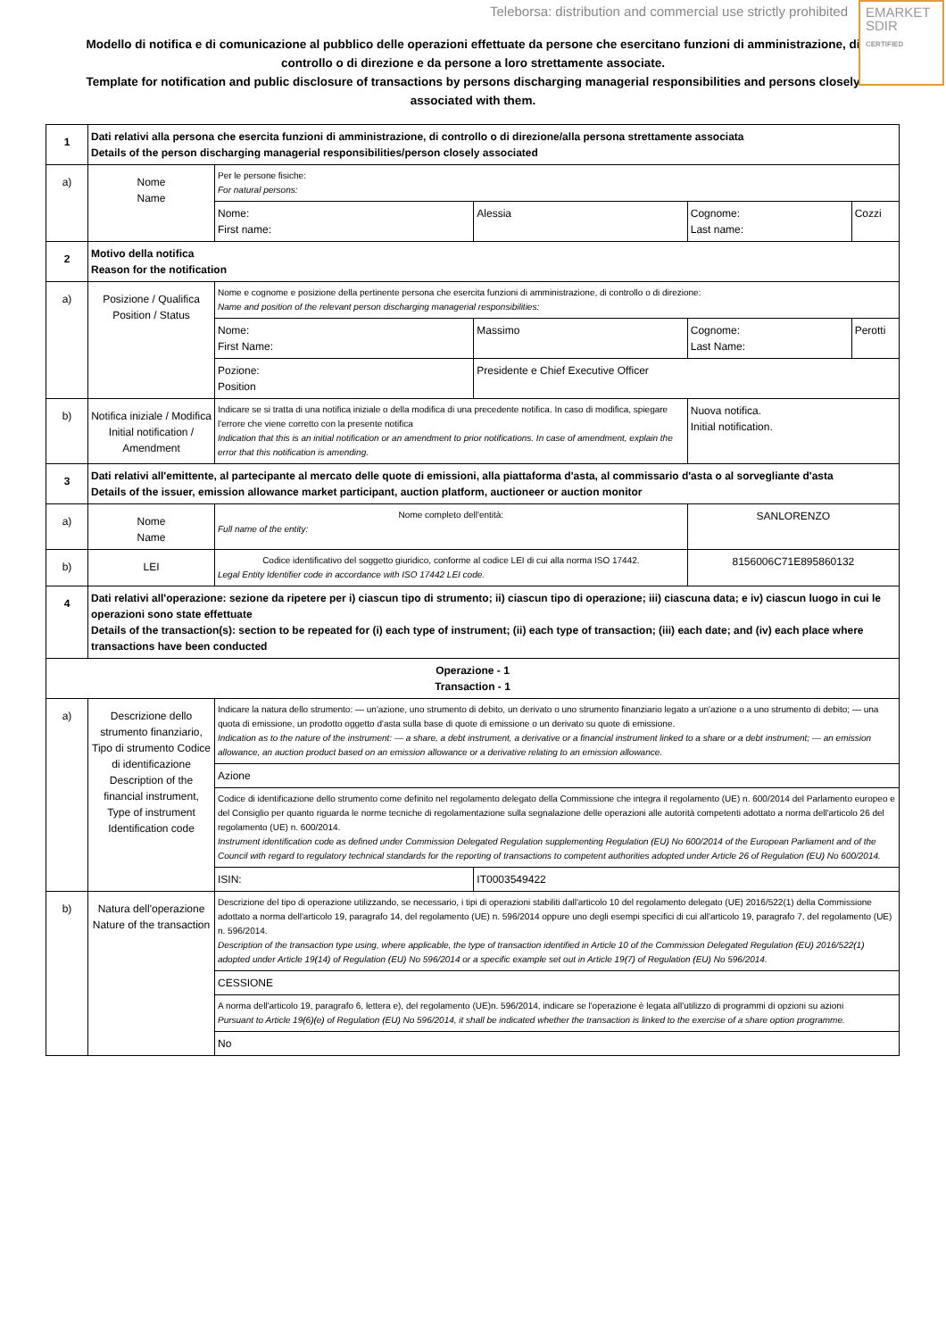Teleborsa: distribution and commercial use strictly prohibited
EMARKET
SDIR
CERTIFIED
Modello di notifica e di comunicazione al pubblico delle operazioni effettuate da persone che esercitano funzioni di amministrazione, di controllo o di direzione e da persone a loro strettamente associate.
Template for notification and public disclosure of transactions by persons discharging managerial responsibilities and persons closely associated with them.
| 1 | Dati relativi alla persona che esercita funzioni di amministrazione, di controllo o di direzione/alla persona strettamente associata Details of the person discharging managerial responsibilities/person closely associated | | | | |
| a) | Nome Name | Per le persone fisiche: For natural persons: | | | |
| | | Nome: First name: | Alessia | Cognome: Last name: | Cozzi |
| 2 | Motivo della notifica Reason for the notification | | | | |
| a) | Posizione / Qualifica Position / Status | Nome e cognome e posizione della pertinente persona che esercita funzioni di amministrazione, di controllo o di direzione: Name and position of the relevant person discharging managerial responsibilities: | | | |
| | | Nome: First Name: | Massimo | Cognome: Last Name: | Perotti |
| | | Pozione: Position | Presidente e Chief Executive Officer | | |
| b) | Notifica iniziale / Modifica Initial notification / Amendment | Indicare se si tratta di una notifica iniziale o della modifica di una precedente notifica. In caso di modifica, spiegare l'errore che viene corretto con la presente notifica Indication that this is an initial notification or an amendment to prior notifications. In case of amendment, explain the error that this notification is amending. | | Nuova notifica. Initial notification. | |
| 3 | Dati relativi all'emittente, al partecipante al mercato delle quote di emissioni, alla piattaforma d'asta, al commissario d'asta o al sorvegliante d'asta Details of the issuer, emission allowance market participant, auction platform, auctioneer or auction monitor | | | | |
| a) | Nome Name | Nome completo dell'entità: Full name of the entity: | | SANLORENZO | |
| b) | LEI | Codice identificativo del soggetto giuridico, conforme al codice LEI di cui alla norma ISO 17442. Legal Entity Identifier code in accordance with ISO 17442 LEI code. | | 8156006C71E895860132 | |
| 4 | Dati relativi all'operazione: sezione da ripetere per i) ciascun tipo di strumento; ii) ciascun tipo di operazione; iii) ciascuna data; e iv) ciascun luogo in cui le operazioni sono state effettuate Details of the transaction(s): section to be repeated for (i) each type of instrument; (ii) each type of transaction; (iii) each date; and (iv) each place where transactions have been conducted | | | | |
| Operazione - 1 Transaction - 1 | | | | | |
| a) | Descrizione dello strumento finanziario, Tipo di strumento Codice di identificazione Description of the financial instrument, Type of instrument Identification code | Indicare la natura dello strumento: — un'azione, uno strumento di debito, un derivato o uno strumento finanziario legato a un'azione o a uno strumento di debito; — una quota di emissione, un prodotto oggetto d'asta sulla base di quote di emissione o un derivato su quote di emissione. Indication as to the nature of the instrument: — a share, a debt instrument, a derivative or a financial instrument linked to a share or a debt instrument; — an emission allowance, an auction product based on an emission allowance or a derivative relating to an emission allowance. | | | |
| | | Azione | | | |
| | | Codice di identificazione dello strumento come definito nel regolamento delegato della Commissione che integra il regolamento (UE) n. 600/2014 del Parlamento europeo e del Consiglio per quanto riguarda le norme tecniche di regolamentazione sulla segnalazione delle operazioni alle autorità competenti adottato a norma dell'articolo 26 del regolamento (UE) n. 600/2014. Instrument identification code as defined under Commission Delegated Regulation supplementing Regulation (EU) No 600/2014 of the European Parliament and of the Council with regard to regulatory technical standards for the reporting of transactions to competent authorities adopted under Article 26 of Regulation (EU) No 600/2014. | | | |
| | | ISIN: | IT0003549422 | | |
| b) | Natura dell'operazione Nature of the transaction | Descrizione del tipo di operazione utilizzando, se necessario, i tipi di operazioni stabiliti dall'articolo 10 del regolamento delegato (UE) 2016/522(1) della Commissione adottato a norma dell'articolo 19, paragrafo 14, del regolamento (UE) n. 596/2014 oppure uno degli esempi specifici di cui all'articolo 19, paragrafo 7, del regolamento (UE) n. 596/2014. Description of the transaction type using, where applicable, the type of transaction identified in Article 10 of the Commission Delegated Regulation (EU) 2016/522(1) adopted under Article 19(14) of Regulation (EU) No 596/2014 or a specific example set out in Article 19(7) of Regulation (EU) No 596/2014. | | | |
| | | CESSIONE | | | |
| | | A norma dell'articolo 19, paragrafo 6, lettera e), del regolamento (UE)n. 596/2014, indicare se l'operazione è legata all'utilizzo di programmi di opzioni su azioni Pursuant to Article 19(6)(e) of Regulation (EU) No 596/2014, it shall be indicated whether the transaction is linked to the exercise of a share option programme. | | | |
| | | No | | | |